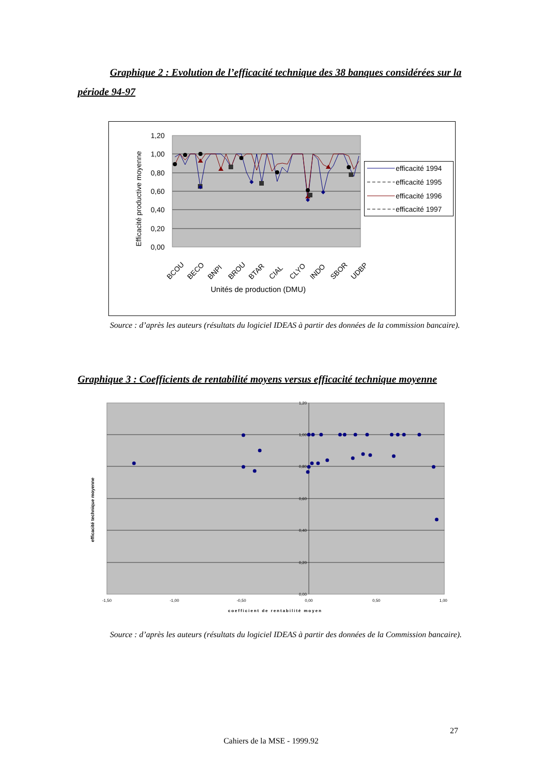Graphique 2 : Evolution de l’efficacité technique des 38 banques considérées sur la période 94-97
1,20
1,00
0,80
0,60
0,40
0,20
0,00
Efficacité productive moyenne
BCOU
BECO
BNPI
BROU
BTAR
CIAL
CLYO
INDO
SBOR
UDBP
Unités de production (DMU)
efficacité 1994
efficacité 1995
efficacité 1996
efficacité 1997
Source : d’après les auteurs (résultats du logiciel IDEAS à partir des données de la commission bancaire).
Graphique 3 : Coefficients de rentabilité moyens versus efficacité technique moyenne
1,20
1,00
0,80
0,60
0,40
0,20
0,00
-1,50
-1,00
-0,50
0,00
0,50
1,00
coefficient de rentabilité moyen
efficacité technique moyenne
Source : d’après les auteurs (résultats du logiciel IDEAS à partir des données de la Commission bancaire).
27
Cahiers de la MSE - 1999.92